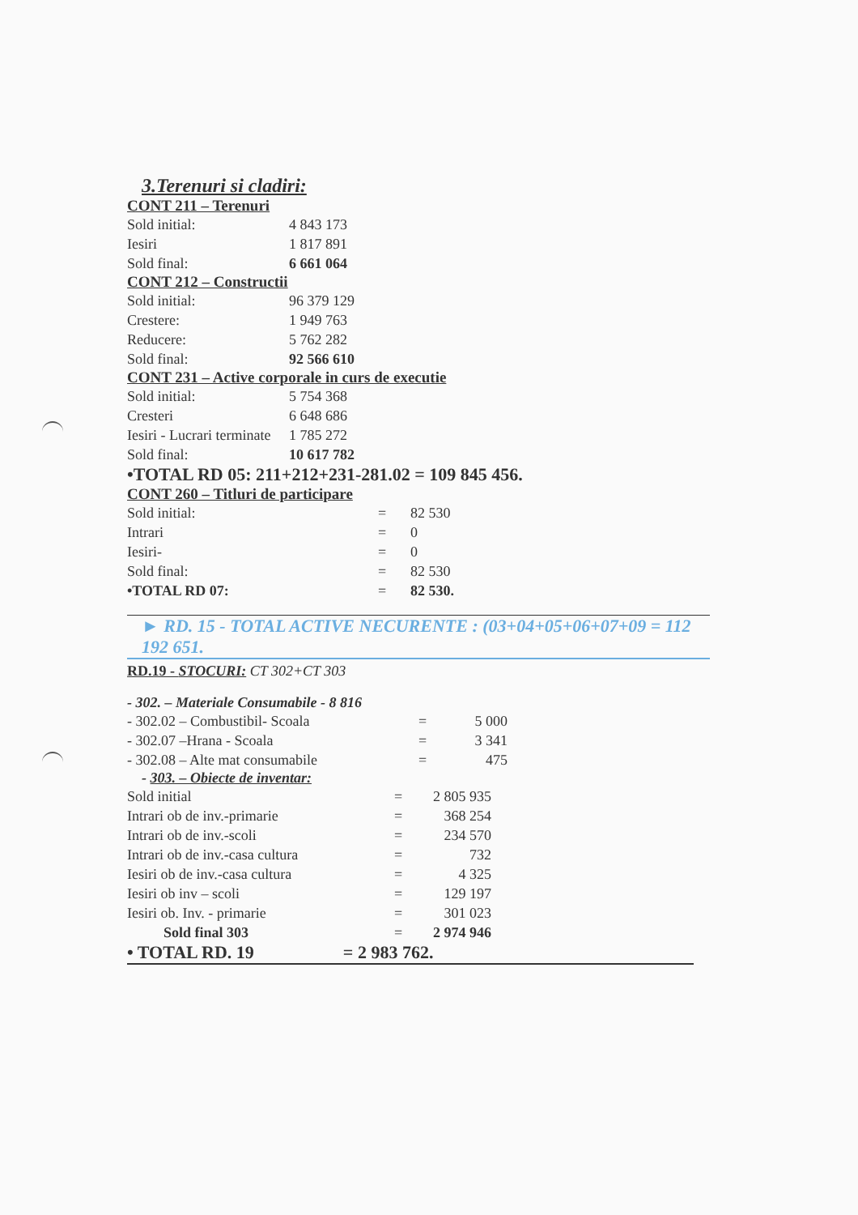3.Terenuri si cladiri:
CONT 211 – Terenuri
| Sold initial: | 4 843 173 |
| Iesiri | 1 817 891 |
| Sold final: | 6 661 064 |
CONT 212 – Constructii
| Sold initial: | 96 379 129 |
| Crestere: | 1 949 763 |
| Reducere: | 5 762 282 |
| Sold final: | 92 566 610 |
CONT 231 – Active corporale in curs de executie
| Sold initial: | 5 754 368 |
| Cresteri | 6 648 686 |
| Iesiri - Lucrari terminate | 1 785 272 |
| Sold final: | 10 617 782 |
•TOTAL RD 05: 211+212+231-281.02 = 109 845 456.
CONT 260 – Titluri de participare
| Sold initial: | = | 82 530 |
| Intrari | = | 0 |
| Iesiri- | = | 0 |
| Sold final: | = | 82 530 |
| •TOTAL RD 07: | = | 82 530. |
► RD. 15 - TOTAL ACTIVE NECURENTE : (03+04+05+06+07+09 = 112 192 651.
RD.19 - STOCURI: CT 302+CT 303
- 302. – Materiale Consumabile - 8 816
| - 302.02 – Combustibil- Scoala | = | 5 000 |
| - 302.07 –Hrana - Scoala | = | 3 341 |
| - 302.08 – Alte mat consumabile | = | 475 |
- 303. – Obiecte de inventar:
| Sold initial | = | 2 805 935 |
| Intrari ob de inv.-primarie | = | 368 254 |
| Intrari ob de inv.-scoli | = | 234 570 |
| Intrari ob de inv.-casa cultura | = | 732 |
| Iesiri ob de inv.-casa cultura | = | 4 325 |
| Iesiri ob inv – scoli | = | 129 197 |
| Iesiri ob. Inv. - primarie | = | 301 023 |
| Sold final 303 | = | 2 974 946 |
• TOTAL RD. 19 = 2 983 762.